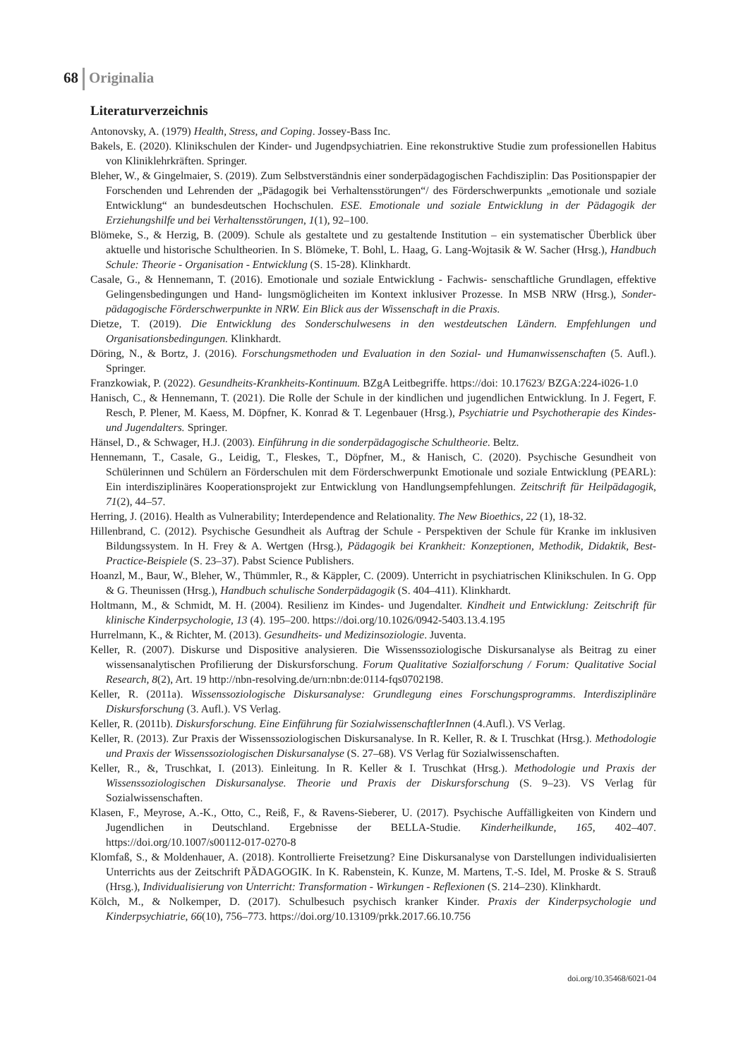68 Originalia
Literaturverzeichnis
Antonovsky, A. (1979) Health, Stress, and Coping. Jossey-Bass Inc.
Bakels, E. (2020). Klinikschulen der Kinder- und Jugendpsychiatrien. Eine rekonstruktive Studie zum professionellen Habitus von Kliniklehrkräften. Springer.
Bleher, W., & Gingelmaier, S. (2019). Zum Selbstverständnis einer sonderpädagogischen Fachdisziplin: Das Positionspapier der Forschenden und Lehrenden der „Pädagogik bei Verhaltensstörungen“/ des Förderschwerpunkts „emotionale und soziale Entwicklung“ an bundesdeutschen Hochschulen. ESE. Emotionale und soziale Entwicklung in der Pädagogik der Erziehungshilfe und bei Verhaltensstörungen, 1(1), 92–100.
Blömeke, S., & Herzig, B. (2009). Schule als gestaltete und zu gestaltende Institution – ein systematischer Überblick über aktuelle und historische Schultheorien. In S. Blömeke, T. Bohl, L. Haag, G. Lang-Wojtasik & W. Sacher (Hrsg.), Handbuch Schule: Theorie - Organisation - Entwicklung (S. 15-28). Klinkhardt.
Casale, G., & Hennemann, T. (2016). Emotionale und soziale Entwicklung - Fachwis- senschaftliche Grundlagen, effektive Gelingensbedingungen und Hand- lungsmöglicheiten im Kontext inklusiver Prozesse. In MSB NRW (Hrsg.), Sonder- pädagogische Förderschwerpunkte in NRW. Ein Blick aus der Wissenschaft in die Praxis.
Dietze, T. (2019). Die Entwicklung des Sonderschulwesens in den westdeutschen Ländern. Empfehlungen und Organisationsbedingungen. Klinkhardt.
Döring, N., & Bortz, J. (2016). Forschungsmethoden und Evaluation in den Sozial- und Humanwissenschaften (5. Aufl.). Springer.
Franzkowiak, P. (2022). Gesundheits-Krankheits-Kontinuum. BZgA Leitbegriffe. https://doi: 10.17623/ BZGA:224-i026-1.0
Hanisch, C., & Hennemann, T. (2021). Die Rolle der Schule in der kindlichen und jugendlichen Entwicklung. In J. Fegert, F. Resch, P. Plener, M. Kaess, M. Döpfner, K. Konrad & T. Legenbauer (Hrsg.), Psychiatrie und Psychotherapie des Kindes- und Jugendalters. Springer.
Hänsel, D., & Schwager, H.J. (2003). Einführung in die sonderpädagogische Schultheorie. Beltz.
Hennemann, T., Casale, G., Leidig, T., Fleskes, T., Döpfner, M., & Hanisch, C. (2020). Psychische Gesundheit von Schülerinnen und Schülern an Förderschulen mit dem Förderschwerpunkt Emotionale und soziale Entwicklung (PEARL): Ein interdisziplinäres Kooperationsprojekt zur Entwicklung von Handlungsempfehlungen. Zeitschrift für Heilpädagogik, 71(2), 44–57.
Herring, J. (2016). Health as Vulnerability; Interdependence and Relationality. The New Bioethics, 22 (1), 18-32.
Hillenbrand, C. (2012). Psychische Gesundheit als Auftrag der Schule - Perspektiven der Schule für Kranke im inklusiven Bildungssystem. In H. Frey & A. Wertgen (Hrsg.), Pädagogik bei Krankheit: Konzeptionen, Methodik, Didaktik, Best-Practice-Beispiele (S. 23–37). Pabst Science Publishers.
Hoanzl, M., Baur, W., Bleher, W., Thümmler, R., & Käppler, C. (2009). Unterricht in psychiatrischen Klinikschulen. In G. Opp & G. Theunissen (Hrsg.), Handbuch schulische Sonderpädagogik (S. 404–411). Klinkhardt.
Holtmann, M., & Schmidt, M. H. (2004). Resilienz im Kindes- und Jugendalter. Kindheit und Entwicklung: Zeitschrift für klinische Kinderpsychologie, 13 (4). 195–200. https://doi.org/10.1026/0942-5403.13.4.195
Hurrelmann, K., & Richter, M. (2013). Gesundheits- und Medizinsoziologie. Juventa.
Keller, R. (2007). Diskurse und Dispositive analysieren. Die Wissenssoziologische Diskursanalyse als Beitrag zu einer wissensanalytischen Profilierung der Diskursforschung. Forum Qualitative Sozialforschung / Forum: Qualitative Social Research, 8(2), Art. 19 http://nbn-resolving.de/urn:nbn:de:0114-fqs0702198.
Keller, R. (2011a). Wissenssoziologische Diskursanalyse: Grundlegung eines Forschungsprogramms. Interdisziplinäre Diskursforschung (3. Aufl.). VS Verlag.
Keller, R. (2011b). Diskursforschung. Eine Einführung für SozialwissenschaftlerInnen (4.Aufl.). VS Verlag.
Keller, R. (2013). Zur Praxis der Wissenssoziologischen Diskursanalyse. In R. Keller, R. & I. Truschkat (Hrsg.). Methodologie und Praxis der Wissenssoziologischen Diskursanalyse (S. 27–68). VS Verlag für Sozialwissenschaften.
Keller, R., &, Truschkat, I. (2013). Einleitung. In R. Keller & I. Truschkat (Hrsg.). Methodologie und Praxis der Wissenssoziologischen Diskursanalyse. Theorie und Praxis der Diskursforschung (S. 9–23). VS Verlag für Sozialwissenschaften.
Klasen, F., Meyrose, A.-K., Otto, C., Reiß, F., & Ravens-Sieberer, U. (2017). Psychische Auffälligkeiten von Kindern und Jugendlichen in Deutschland. Ergebnisse der BELLA-Studie. Kinderheilkunde, 165, 402–407. https://doi.org/10.1007/s00112-017-0270-8
Klomfaß, S., & Moldenhauer, A. (2018). Kontrollierte Freisetzung? Eine Diskursanalyse von Darstellungen individualisierten Unterrichts aus der Zeitschrift PÄDAGOGIK. In K. Rabenstein, K. Kunze, M. Martens, T.-S. Idel, M. Proske & S. Strauß (Hrsg.), Individualisierung von Unterricht: Transformation - Wirkungen - Reflexionen (S. 214–230). Klinkhardt.
Kölch, M., & Nolkemper, D. (2017). Schulbesuch psychisch kranker Kinder. Praxis der Kinderpsychologie und Kinderpsychiatrie, 66(10), 756–773. https://doi.org/10.13109/prkk.2017.66.10.756
doi.org/10.35468/6021-04